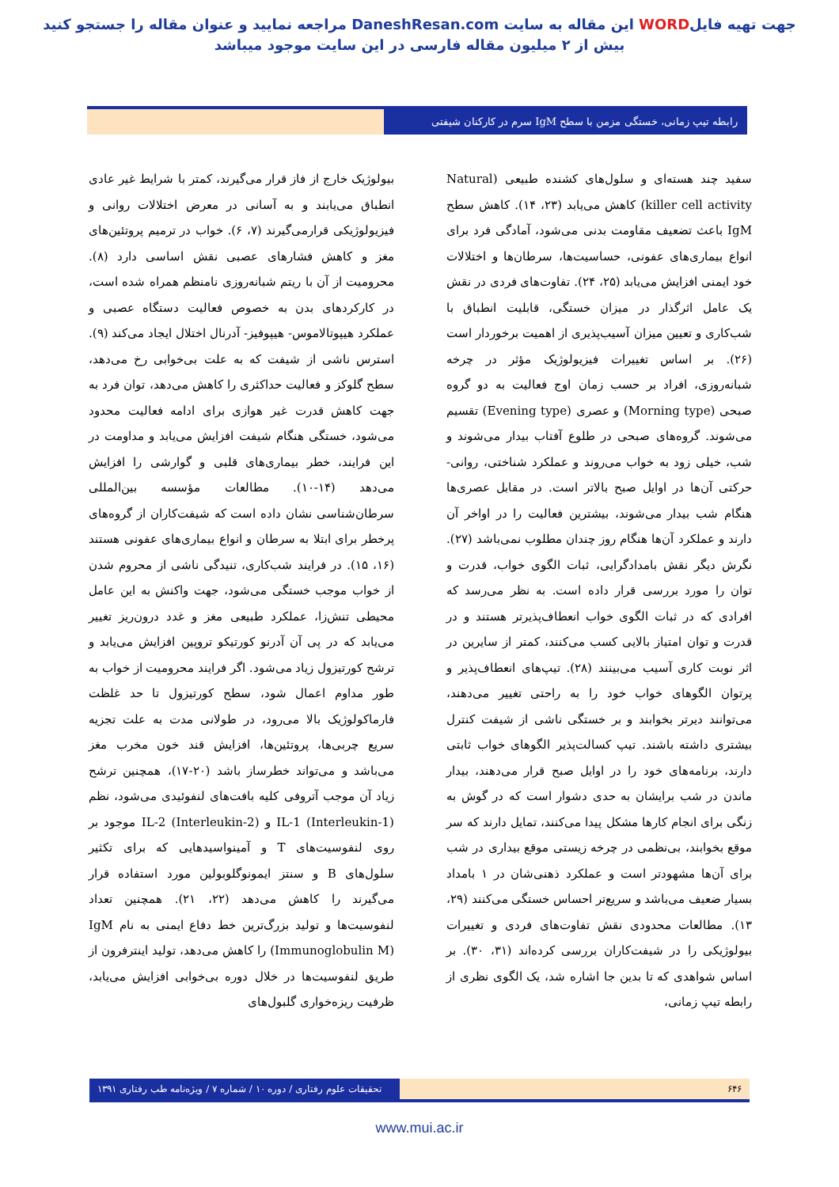جهت تهیه فایلWORD این مقاله به سایت DaneshResan.com مراجعه نمایید و عنوان مقاله را جستجو کنید
بیش از ۲ میلیون مقاله فارسی در این سایت موجود میباشد
رابطه تیپ زمانی، خستگی مزمن با سطح IgM سرم در کارکنان شیفتی
بیولوژیک خارج از فاز قرار می‌گیرند، کمتر با شرایط غیر عادی انطباق می‌یابند و به آسانی در معرض اختلالات روانی و فیزیولوژیکی قرارمی‌گیرند (۷، ۶). خواب در ترمیم پروتئین‌های مغز و کاهش فشارهای عصبی نقش اساسی دارد (۸). محرومیت از آن با ریتم شبانه‌روزی نامنظم همراه شده است، در کارکردهای بدن به خصوص فعالیت دستگاه عصبی و عملکرد هیپوتالاموس- هیپوفیز- آدرنال اختلال ایجاد می‌کند (۹). استرس ناشی از شیفت که به علت بی‌خوابی رخ می‌دهد، سطح گلوکز و فعالیت حداکثری را کاهش می‌دهد، توان فرد به جهت کاهش قدرت غیر هوازی برای ادامه فعالیت محدود می‌شود، خستگی هنگام شیفت افزایش می‌یابد و مداومت در این فرایند، خطر بیماری‌های قلبی و گوارشی را افزایش می‌دهد (۱۴-۱۰). مطالعات مؤسسه بین‌المللی سرطان‌شناسی نشان داده است که شیفت‌کاران از گروه‌های پرخطر برای ابتلا به سرطان و انواع بیماری‌های عفونی هستند (۱۶، ۱۵). در فرایند شب‌کاری، تنیدگی ناشی از محروم شدن از خواب موجب خستگی می‌شود، جهت واکنش به این عامل محیطی تنش‌زا، عملکرد طبیعی مغز و غدد درون‌ریز تغییر می‌یابد که در پی آن آدرنو کورتیکو تروپین افزایش می‌یابد و ترشح کورتیزول زیاد می‌شود. اگر فرایند محرومیت از خواب به طور مداوم اعمال شود، سطح کورتیزول تا حد غلظت فارماکولوژیک بالا می‌رود، در طولانی مدت به علت تجزیه سریع چربی‌ها، پروتئین‌ها، افزایش قند خون مخرب مغز می‌باشد و می‌تواند خطرساز باشد (۲۰-۱۷)، همچنین ترشح زیاد آن موجب آتروفی کلیه بافت‌های لنفوئیدی می‌شود، نظم IL-1 (Interleukin-1) و IL-2 (Interleukin-2) موجود بر روی لنفوسیت‌های T و آمینواسیدهایی که برای تکثیر سلول‌های B و سنتز ایمونوگلوبولین مورد استفاده قرار می‌گیرند را کاهش می‌دهد (۲۲، ۲۱). همچنین تعداد لنفوسیت‌ها و تولید بزرگ‌ترین خط دفاع ایمنی به نام IgM (Immunoglobulin M) را کاهش می‌دهد، تولید اینترفرون از طریق لنفوسیت‌ها در خلال دوره بی‌خوابی افزایش می‌یابد، ظرفیت ریزه‌خواری گلبول‌های
سفید چند هسته‌ای و سلول‌های کشنده طبیعی (Natural killer cell activity) کاهش می‌یابد (۲۳، ۱۴). کاهش سطح IgM باعث تضعیف مقاومت بدنی می‌شود، آمادگی فرد برای انواع بیماری‌های عفونی، حساسیت‌ها، سرطان‌ها و اختلالات خود ایمنی افزایش می‌یابد (۲۵، ۲۴). تفاوت‌های فردی در نقش یک عامل اثرگذار در میزان خستگی، قابلیت انطباق با شب‌کاری و تعیین میزان آسیب‌پذیری از اهمیت برخوردار است (۲۶). بر اساس تغییرات فیزیولوژیک مؤثر در چرخه شبانه‌روزی، افراد بر حسب زمان اوج فعالیت به دو گروه صبحی (Morning type) و عصری (Evening type) تقسیم می‌شوند. گروه‌های صبحی در طلوع آفتاب بیدار می‌شوند و شب، خیلی زود به خواب می‌روند و عملکرد شناختی، روانی- حرکتی آن‌ها در اوایل صبح بالاتر است. در مقابل عصری‌ها هنگام شب بیدار می‌شوند، بیشترین فعالیت را در اواخر آن دارند و عملکرد آن‌ها هنگام روز چندان مطلوب نمی‌باشد (۲۷). نگرش دیگر نقش بامدادگرایی، ثبات الگوی خواب، قدرت و توان را مورد بررسی قرار داده است. به نظر می‌رسد که افرادی که در ثبات الگوی خواب انعطاف‌پذیرتر هستند و در قدرت و توان امتیاز بالایی کسب می‌کنند، کمتر از سایرین در اثر نوبت کاری آسیب می‌بینند (۲۸). تیپ‌های انعطاف‌پذیر و پرتوان الگوهای خواب خود را به راحتی تغییر می‌دهند، می‌توانند دیرتر بخوابند و بر خستگی ناشی از شیفت کنترل بیشتری داشته باشند. تیپ کسالت‌پذیر الگوهای خواب ثابتی دارند، برنامه‌های خود را در اوایل صبح قرار می‌دهند، بیدار ماندن در شب برایشان به حدی دشوار است که در گوش به زنگی برای انجام کارها مشکل پیدا می‌کنند، تمایل دارند که سر موقع بخوابند، بی‌نظمی در چرخه زیستی موقع بیداری در شب برای آن‌ها مشهودتر است و عملکرد ذهنی‌شان در ۱ بامداد بسیار ضعیف می‌باشد و سریع‌تر احساس خستگی می‌کنند (۲۹، ۱۳). مطالعات محدودی نقش تفاوت‌های فردی و تغییرات بیولوژیکی را در شیفت‌کاران بررسی کرده‌اند (۳۱، ۳۰). بر اساس شواهدی که تا بدین جا اشاره شد، یک الگوی نظری از رابطه تیپ زمانی،
تحقیقات علوم رفتاری / دوره ۱۰ / شماره ۷ / ویژه‌نامه طب رفتاری ۱۳۹۱ ۶۴۶
www.mui.ac.ir